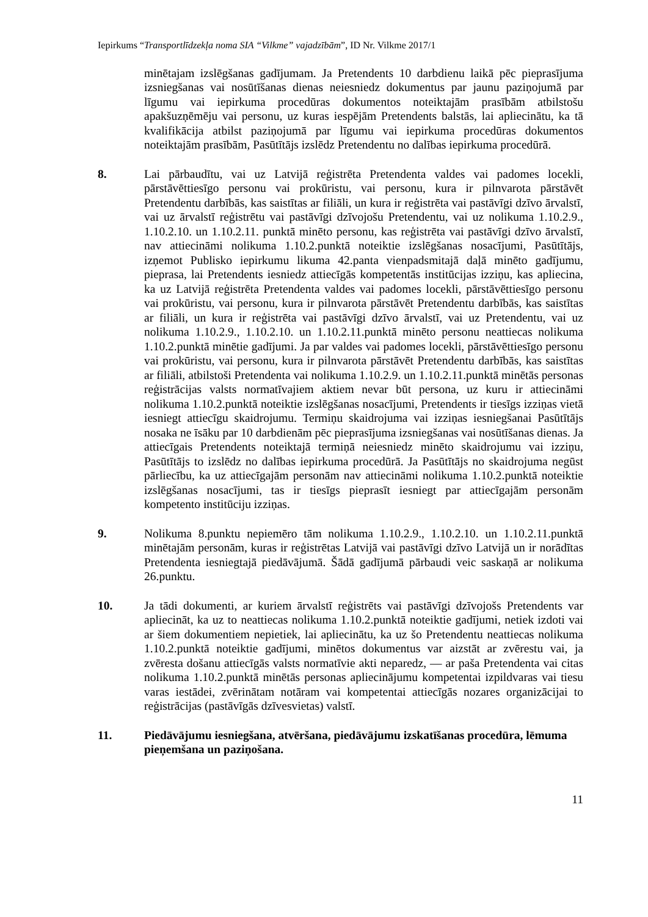Iepirkums “Transportlīdzekļa noma SIA “Vilkme” vajadzībām”, ID Nr. Vilkme 2017/1
minētajam izslēgšanas gadījumam. Ja Pretendents 10 darbdienu laikā pēc pieprasījuma izsniegšanas vai nosūtīšanas dienas neiesniedz dokumentus par jaunu paziņojumā par līgumu vai iepirkuma procedūras dokumentos noteiktajām prasībām atbilstošu apakšuzņēmēju vai personu, uz kuras iespējām Pretendents balstās, lai apliecinātu, ka tā kvalifikācija atbilst paziņojumā par līgumu vai iepirkuma procedūras dokumentos noteiktajām prasībām, Pasūtītājs izslēdz Pretendentu no dalības iepirkuma procedūrā.
8. Lai pārbaudītu, vai uz Latvijā reģistrēta Pretendenta valdes vai padomes locekli, pārstāvēttiesīgo personu vai prokūristu, vai personu, kura ir pilnvarota pārstāvēt Pretendentu darbībās, kas saistītas ar filiāli, un kura ir reģistrēta vai pastāvīgi dzīvo ārvalstī, vai uz ārvalstī reģistrētu vai pastāvīgi dzīvojošu Pretendentu, vai uz nolikuma 1.10.2.9., 1.10.2.10. un 1.10.2.11. punktā minēto personu, kas reģistrēta vai pastāvīgi dzīvo ārvalstī, nav attiecināmi nolikuma 1.10.2.punktā noteiktie izslēgšanas nosacījumi, Pasūtītājs, izņemot Publisko iepirkumu likuma 42.panta vienpadsmitajā daļā minēto gadījumu, pieprasa, lai Pretendents iesniedz attiecīgās kompetentās institūcijas izziņu, kas apliecina, ka uz Latvijā reģistrēta Pretendenta valdes vai padomes locekli, pārstāvēttiesīgo personu vai prokūristu, vai personu, kura ir pilnvarota pārstāvēt Pretendentu darbībās, kas saistītas ar filiāli, un kura ir reģistrēta vai pastāvīgi dzīvo ārvalstī, vai uz Pretendentu, vai uz nolikuma 1.10.2.9., 1.10.2.10. un 1.10.2.11.punktā minēto personu neattiecas nolikuma 1.10.2.punktā minētie gadījumi. Ja par valdes vai padomes locekli, pārstāvēttiesīgo personu vai prokūristu, vai personu, kura ir pilnvarota pārstāvēt Pretendentu darbībās, kas saistītas ar filiāli, atbilstoši Pretendenta vai nolikuma 1.10.2.9. un 1.10.2.11.punktā minētās personas reģistrācijas valsts normatīvajiem aktiem nevar būt persona, uz kuru ir attiecināmi nolikuma 1.10.2.punktā noteiktie izslēgšanas nosacījumi, Pretendents ir tiesīgs izziņas vietā iesniegt attiecīgu skaidrojumu. Termiņu skaidrojuma vai izziņas iesniegšanai Pasūtītājs nosaka ne īsāku par 10 darbdienām pēc pieprasījuma izsniegšanas vai nosūtīšanas dienas. Ja attiecīgais Pretendents noteiktajā termiņā neiesniedz minēto skaidrojumu vai izziņu, Pasūtītājs to izslēdz no dalības iepirkuma procedūrā. Ja Pasūtītājs no skaidrojuma negūst pārliecību, ka uz attiecīgajām personām nav attiecināmi nolikuma 1.10.2.punktā noteiktie izslēgšanas nosacījumi, tas ir tiesīgs pieprasīt iesniegt par attiecīgajām personām kompetento institūciju izziņas.
9. Nolikuma 8.punktu nepiemēro tām nolikuma 1.10.2.9., 1.10.2.10. un 1.10.2.11.punktā minētajām personām, kuras ir reģistrētas Latvijā vai pastāvīgi dzīvo Latvijā un ir norādītas Pretendenta iesniegtajā piedāvājumā. Šādā gadījumā pārbaudi veic saskaņā ar nolikuma 26.punktu.
10. Ja tādi dokumenti, ar kuriem ārvalstī reģistrēts vai pastāvīgi dzīvojošs Pretendents var apliecināt, ka uz to neattiecas nolikuma 1.10.2.punktā noteiktie gadījumi, netiek izdoti vai ar šiem dokumentiem nepietiek, lai apliecinātu, ka uz šo Pretendentu neattiecas nolikuma 1.10.2.punktā noteiktie gadījumi, minētos dokumentus var aizstāt ar zvērestu vai, ja zvēresta došanu attiecīgās valsts normatīvie akti neparedz, — ar paša Pretendenta vai citas nolikuma 1.10.2.punktā minētās personas apliecinājumu kompetentai izpildvaras vai tiesu varas iestādei, zvērinātam notāram vai kompetentai attiecīgās nozares organizācijai to reģistrācijas (pastāvīgās dzīvesvietas) valstī.
11. Piedāvājumu iesniegšana, atvēršana, piedāvājumu izskatīšanas procedūra, lēmuma pieņemšana un paziņošana.
11